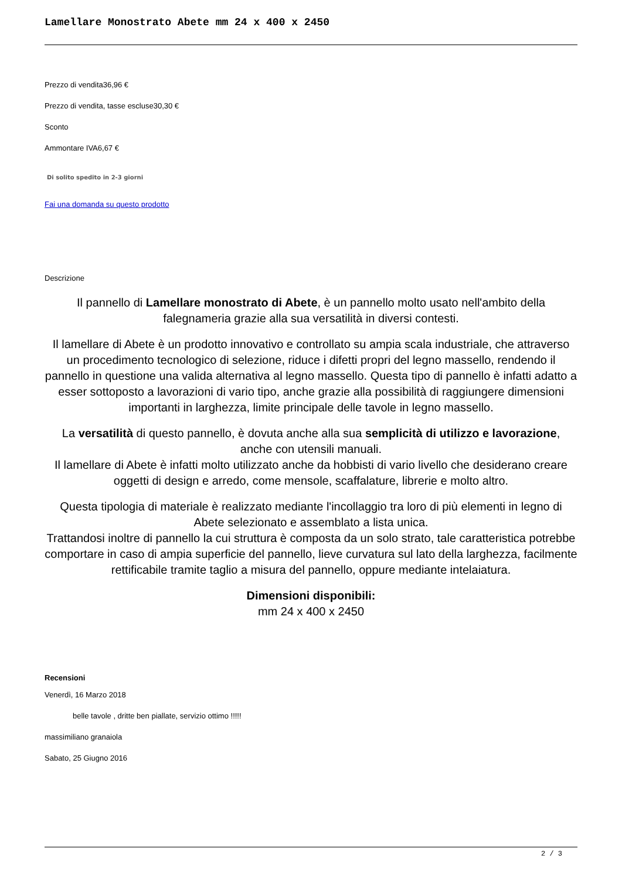Lamellare Monostrato Abete mm 24 x 400 x 2450
Prezzo di vendita36,96 €
Prezzo di vendita, tasse escluse30,30 €
Sconto
Ammontare IVA6,67 €
Di solito spedito in 2-3 giorni
Fai una domanda su questo prodotto
Descrizione
Il pannello di Lamellare monostrato di Abete, è un pannello molto usato nell'ambito della falegnameria grazie alla sua versatilità in diversi contesti.
Il lamellare di Abete è un prodotto innovativo e controllato su ampia scala industriale, che attraverso un procedimento tecnologico di selezione, riduce i difetti propri del legno massello, rendendo il pannello in questione una valida alternativa al legno massello. Questa tipo di pannello è infatti adatto a esser sottoposto a lavorazioni di vario tipo, anche grazie alla possibilità di raggiungere dimensioni importanti in larghezza, limite principale delle tavole in legno massello.
La versatilità di questo pannello, è dovuta anche alla sua semplicità di utilizzo e lavorazione, anche con utensili manuali.
Il lamellare di Abete è infatti molto utilizzato anche da hobbisti di vario livello che desiderano creare oggetti di design e arredo, come mensole, scaffalature, librerie e molto altro.
Questa tipologia di materiale è realizzato mediante l'incollaggio tra loro di più elementi in legno di Abete selezionato e assemblato a lista unica.
Trattandosi inoltre di pannello la cui struttura è composta da un solo strato, tale caratteristica potrebbe comportare in caso di ampia superficie del pannello, lieve curvatura sul lato della larghezza, facilmente rettificabile tramite taglio a misura del pannello, oppure mediante intelaiatura.
Dimensioni disponibili:
mm 24 x 400 x 2450
Recensioni
Venerdì, 16 Marzo 2018
belle tavole , dritte ben piallate, servizio ottimo !!!!!
massimiliano granaiola
Sabato, 25 Giugno 2016
2 / 3